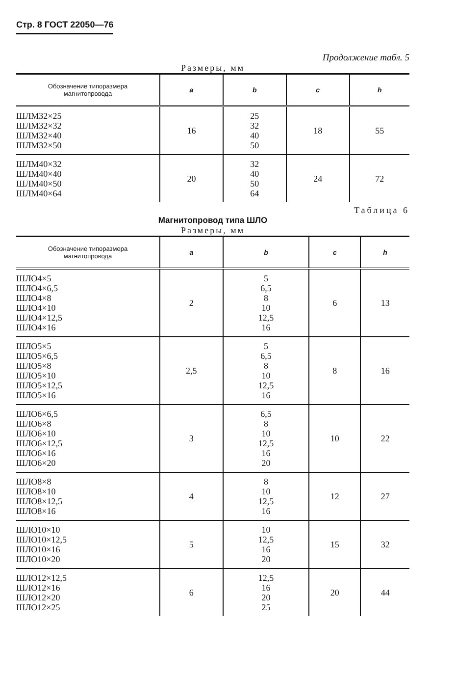Стр. 8 ГОСТ 22050—76
Продолжение табл. 5
Размеры, мм
| Обозначение типоразмера магнитопровода | a | b | c | h |
| --- | --- | --- | --- | --- |
| ШЛМ32×25 ШЛМ32×32 ШЛМ32×40 ШЛМ32×50 | 16 | 25 32 40 50 | 18 | 55 |
| ШЛМ40×32 ШЛМ40×40 ШЛМ40×50 ШЛМ40×64 | 20 | 32 40 50 64 | 24 | 72 |
Таблица 6
Магнитопровод типа ШЛО
Размеры, мм
| Обозначение типоразмера магнитопровода | a | b | c | h |
| --- | --- | --- | --- | --- |
| ШЛО4×5 ШЛО4×6,5 ШЛО4×8 ШЛО4×10 ШЛО4×12,5 ШЛО4×16 | 2 | 5 6,5 8 10 12,5 16 | 6 | 13 |
| ШЛО5×5 ШЛО5×6,5 ШЛО5×8 ШЛО5×10 ШЛО5×12,5 ШЛО5×16 | 2,5 | 5 6,5 8 10 12,5 16 | 8 | 16 |
| ШЛО6×6,5 ШЛО6×8 ШЛО6×10 ШЛО6×12,5 ШЛО6×16 ШЛО6×20 | 3 | 6,5 8 10 12,5 16 20 | 10 | 22 |
| ШЛО8×8 ШЛО8×10 ШЛО8×12,5 ШЛО8×16 | 4 | 8 10 12,5 16 | 12 | 27 |
| ШЛО10×10 ШЛО10×12,5 ШЛО10×16 ШЛО10×20 | 5 | 10 12,5 16 20 | 15 | 32 |
| ШЛО12×12,5 ШЛО12×16 ШЛО12×20 ШЛО12×25 | 6 | 12,5 16 20 25 | 20 | 44 |